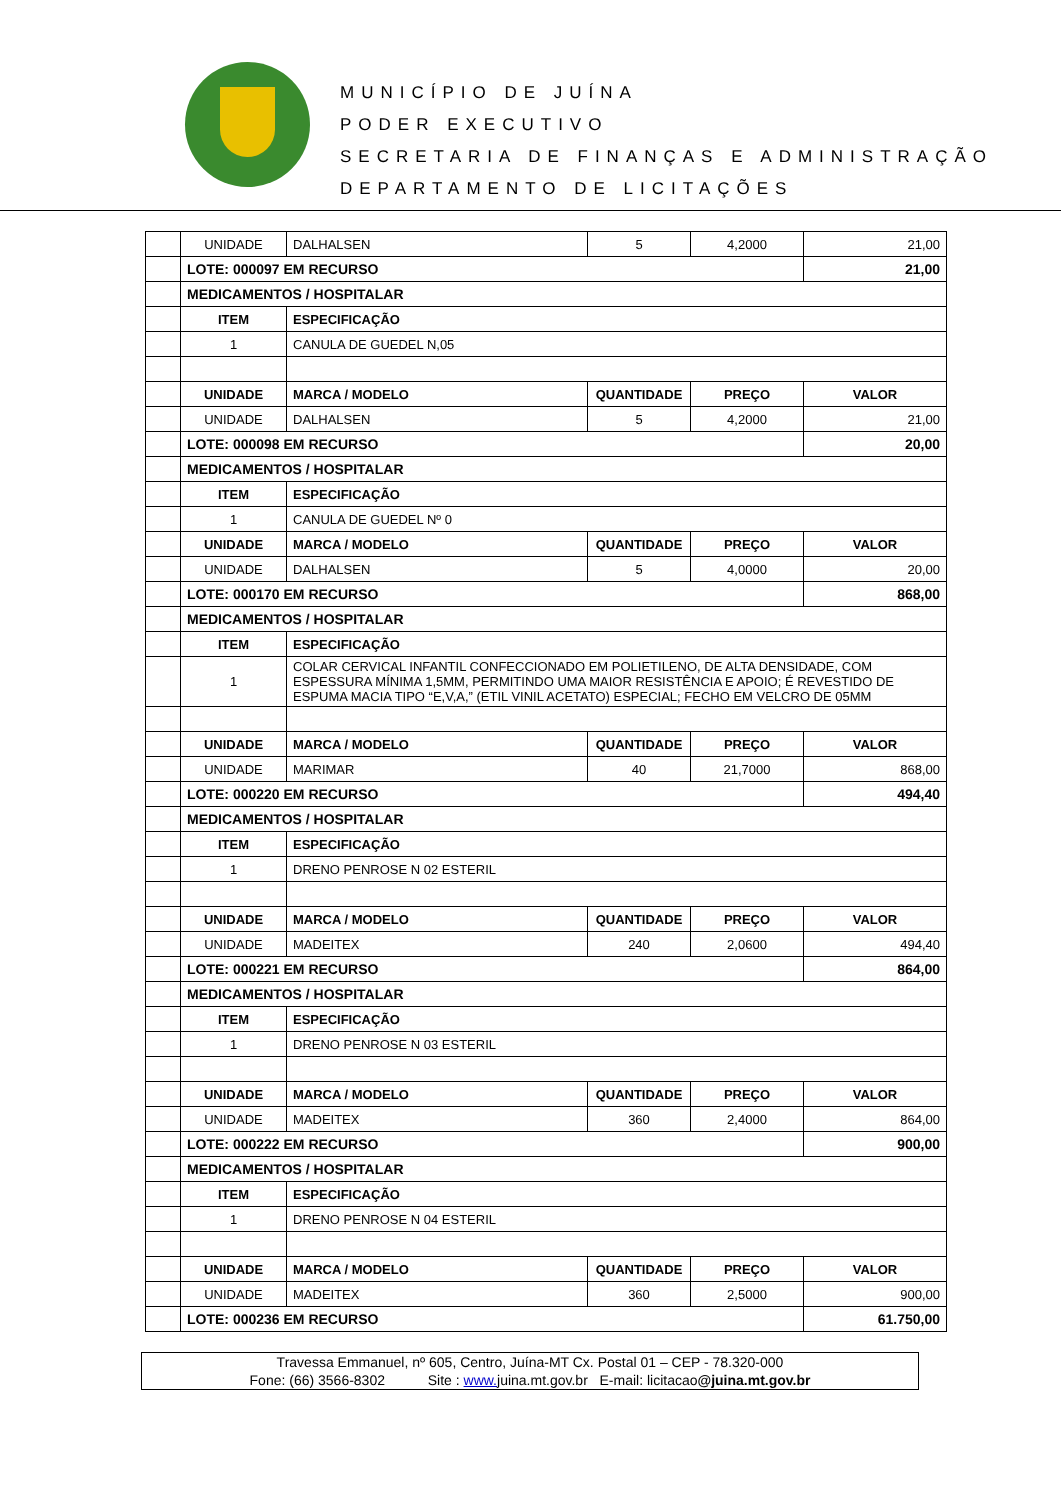MUNICÍPIO DE JUÍNA
PODER EXECUTIVO
SECRETARIA DE FINANÇAS E ADMINISTRAÇÃO
DEPARTAMENTO DE LICITAÇÕES
| | UNIDADE | DALHALSEN | 5 | 4,2000 | 21,00 |
| | LOTE: 000097 EM RECURSO | | | | 21,00 |
| | MEDICAMENTOS / HOSPITALAR | | | | |
| | ITEM | ESPECIFICAÇÃO | | | |
| | 1 | CANULA DE GUEDEL N,05 | | | |
| | UNIDADE | MARCA / MODELO | QUANTIDADE | PREÇO | VALOR |
| | UNIDADE | DALHALSEN | 5 | 4,2000 | 21,00 |
| | LOTE: 000098 EM RECURSO | | | | 20,00 |
| | MEDICAMENTOS / HOSPITALAR | | | | |
| | ITEM | ESPECIFICAÇÃO | | | |
| | 1 | CANULA DE GUEDEL Nº 0 | | | |
| | UNIDADE | MARCA / MODELO | QUANTIDADE | PREÇO | VALOR |
| | UNIDADE | DALHALSEN | 5 | 4,0000 | 20,00 |
| | LOTE: 000170 EM RECURSO | | | | 868,00 |
| | MEDICAMENTOS / HOSPITALAR | | | | |
| | ITEM | ESPECIFICAÇÃO | | | |
| | 1 | COLAR CERVICAL INFANTIL CONFECCIONADO EM POLIETILENO, DE ALTA DENSIDADE, COM ESPESSURA MÍNIMA 1,5MM, PERMITINDO UMA MAIOR RESISTÊNCIA E APOIO; É REVESTIDO DE ESPUMA MACIA TIPO “E,V,A,” (ETIL VINIL ACETATO) ESPECIAL; FECHO EM VELCRO DE 05MM | | | |
| | UNIDADE | MARCA / MODELO | QUANTIDADE | PREÇO | VALOR |
| | UNIDADE | MARIMAR | 40 | 21,7000 | 868,00 |
| | LOTE: 000220 EM RECURSO | | | | 494,40 |
| | MEDICAMENTOS / HOSPITALAR | | | | |
| | ITEM | ESPECIFICAÇÃO | | | |
| | 1 | DRENO PENROSE N 02 ESTERIL | | | |
| | UNIDADE | MARCA / MODELO | QUANTIDADE | PREÇO | VALOR |
| | UNIDADE | MADEITEX | 240 | 2,0600 | 494,40 |
| | LOTE: 000221 EM RECURSO | | | | 864,00 |
| | MEDICAMENTOS / HOSPITALAR | | | | |
| | ITEM | ESPECIFICAÇÃO | | | |
| | 1 | DRENO PENROSE N 03 ESTERIL | | | |
| | UNIDADE | MARCA / MODELO | QUANTIDADE | PREÇO | VALOR |
| | UNIDADE | MADEITEX | 360 | 2,4000 | 864,00 |
| | LOTE: 000222 EM RECURSO | | | | 900,00 |
| | MEDICAMENTOS / HOSPITALAR | | | | |
| | ITEM | ESPECIFICAÇÃO | | | |
| | 1 | DRENO PENROSE N 04 ESTERIL | | | |
| | UNIDADE | MARCA / MODELO | QUANTIDADE | PREÇO | VALOR |
| | UNIDADE | MADEITEX | 360 | 2,5000 | 900,00 |
| | LOTE: 000236 EM RECURSO | | | | 61.750,00 |
Travessa Emmanuel, nº 605, Centro, Juína-MT Cx. Postal 01 – CEP - 78.320-000
Fone: (66) 3566-8302 Site : www. juina.mt.gov.br E-mail: licitacao@juina.mt.gov.br